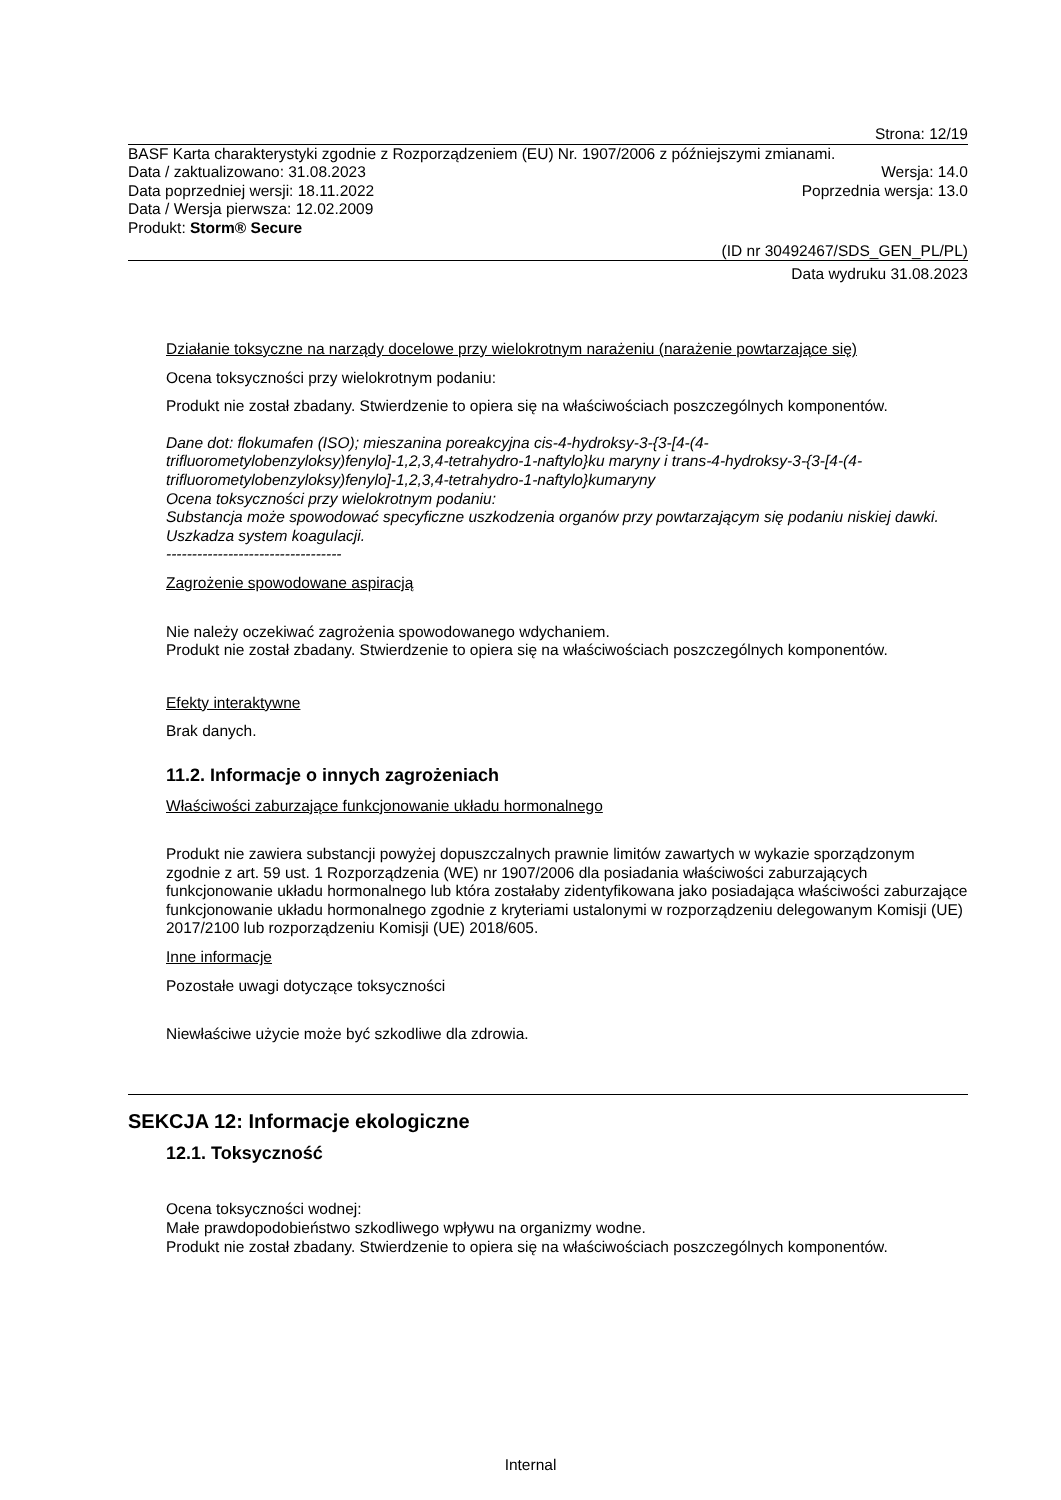Strona: 12/19
BASF Karta charakterystyki zgodnie z Rozporządzeniem (EU) Nr. 1907/2006 z późniejszymi zmianami.
Data / zaktualizowano: 31.08.2023 Wersja: 14.0
Data poprzedniej wersji: 18.11.2022 Poprzednia wersja: 13.0
Data / Wersja pierwsza: 12.02.2009
Produkt: Storm® Secure
(ID nr 30492467/SDS_GEN_PL/PL)
Data wydruku 31.08.2023
Działanie toksyczne na narządy docelowe przy wielokrotnym narażeniu (narażenie powtarzające się)
Ocena toksyczności przy wielokrotnym podaniu:
Produkt nie został zbadany. Stwierdzenie to opiera się na właściwościach poszczególnych komponentów.
Dane dot: flokumafen (ISO); mieszanina poreakcyjna cis-4-hydroksy-3-{3-[4-(4-trifluorometylobenzyloksy)fenylo]-1,2,3,4-tetrahydro-1-naftylo}ku maryny i trans-4-hydroksy-3-{3-[4-(4-trifluorometylobenzyloksy)fenylo]-1,2,3,4-tetrahydro-1-naftylo}kumaryny
Ocena toksyczności przy wielokrotnym podaniu:
Substancja może spowodować specyficzne uszkodzenia organów przy powtarzającym się podaniu niskiej dawki. Uszkadza system koagulacji.
----------------------------------
Zagrożenie spowodowane aspiracją
Nie należy oczekiwać zagrożenia spowodowanego wdychaniem.
Produkt nie został zbadany. Stwierdzenie to opiera się na właściwościach poszczególnych komponentów.
Efekty interaktywne
Brak danych.
11.2. Informacje o innych zagrożeniach
Właściwości zaburzające funkcjonowanie układu hormonalnego
Produkt nie zawiera substancji powyżej dopuszczalnych prawnie limitów zawartych w wykazie sporządzonym zgodnie z art. 59 ust. 1 Rozporządzenia (WE) nr 1907/2006 dla posiadania właściwości zaburzających funkcjonowanie układu hormonalnego lub która zostałaby zidentyfikowana jako posiadająca właściwości zaburzające funkcjonowanie układu hormonalnego zgodnie z kryteriami ustalonymi w rozporządzeniu delegowanym Komisji (UE) 2017/2100 lub rozporządzeniu Komisji (UE) 2018/605.
Inne informacje
Pozostałe uwagi dotyczące toksyczności
Niewłaściwe użycie może być szkodliwe dla zdrowia.
SEKCJA 12: Informacje ekologiczne
12.1. Toksyczność
Ocena toksyczności wodnej:
Małe prawdopodobieństwo szkodliwego wpływu na organizmy wodne.
Produkt nie został zbadany. Stwierdzenie to opiera się na właściwościach poszczególnych komponentów.
Internal